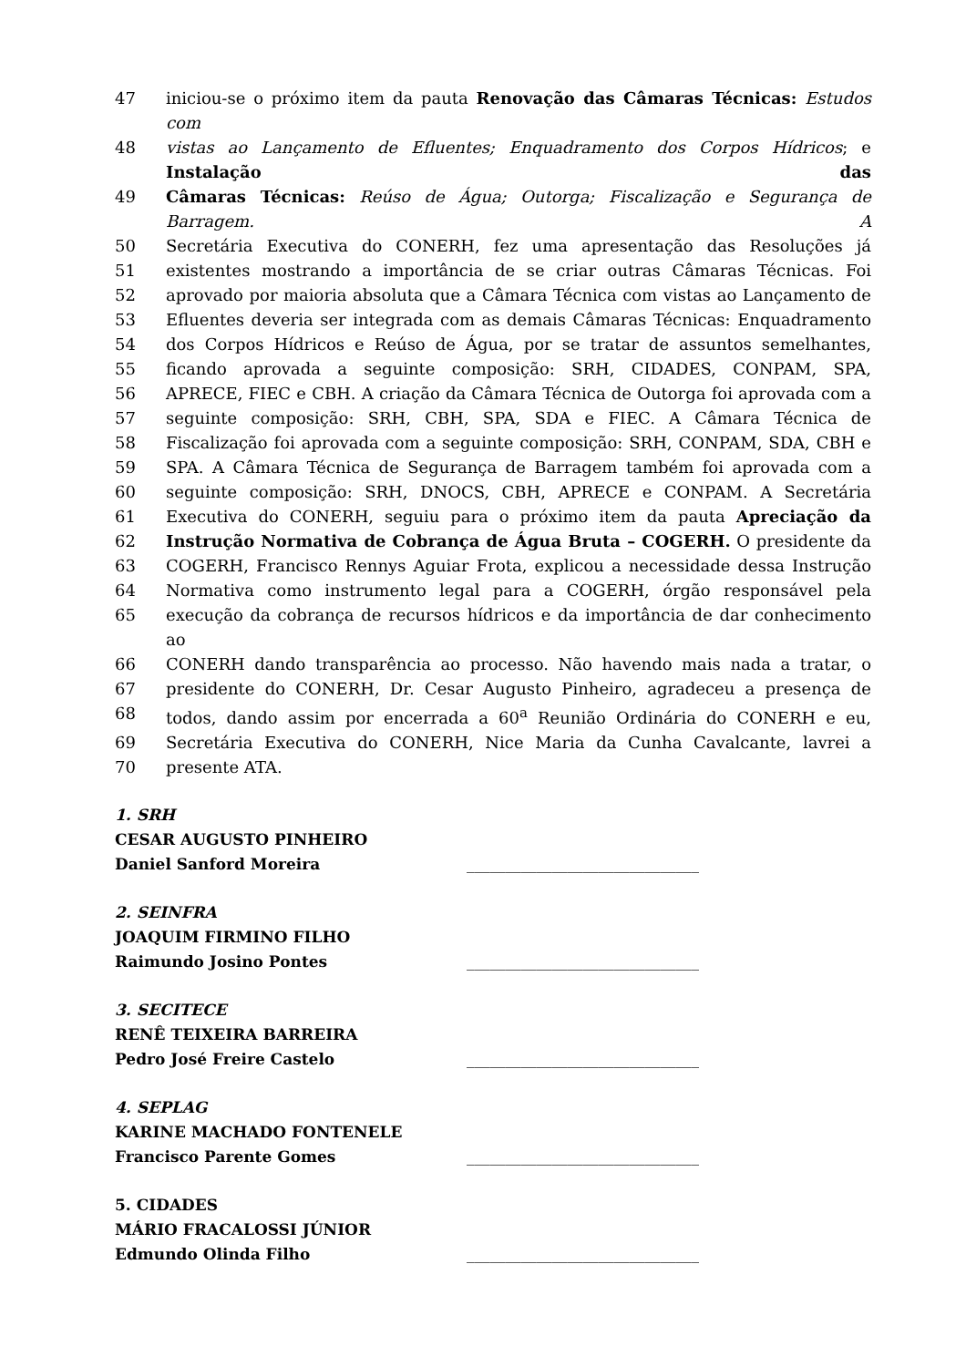47 iniciou-se o próximo item da pauta Renovação das Câmaras Técnicas: Estudos com
48 vistas ao Lançamento de Efluentes; Enquadramento dos Corpos Hídricos; e Instalação das
49 Câmaras Técnicas: Reúso de Água; Outorga; Fiscalização e Segurança de Barragem. A
50 Secretária Executiva do CONERH, fez uma apresentação das Resoluções já
51 existentes mostrando a importância de se criar outras Câmaras Técnicas. Foi
52 aprovado por maioria absoluta que a Câmara Técnica com vistas ao Lançamento de
53 Efluentes deveria ser integrada com as demais Câmaras Técnicas: Enquadramento
54 dos Corpos Hídricos e Reúso de Água, por se tratar de assuntos semelhantes,
55 ficando aprovada a seguinte composição: SRH, CIDADES, CONPAM, SPA,
56 APRECE, FIEC e CBH. A criação da Câmara Técnica de Outorga foi aprovada com a
57 seguinte composição: SRH, CBH, SPA, SDA e FIEC. A Câmara Técnica de
58 Fiscalização foi aprovada com a seguinte composição: SRH, CONPAM, SDA, CBH e
59 SPA. A Câmara Técnica de Segurança de Barragem também foi aprovada com a
60 seguinte composição: SRH, DNOCS, CBH, APRECE e CONPAM. A Secretária
61 Executiva do CONERH, seguiu para o próximo item da pauta Apreciação da
62 Instrução Normativa de Cobrança de Água Bruta – COGERH. O presidente da
63 COGERH, Francisco Rennys Aguiar Frota, explicou a necessidade dessa Instrução
64 Normativa como instrumento legal para a COGERH, órgão responsável pela
65 execução da cobrança de recursos hídricos e da importância de dar conhecimento ao
66 CONERH dando transparência ao processo. Não havendo mais nada a tratar, o
67 presidente do CONERH, Dr. Cesar Augusto Pinheiro, agradeceu a presença de
68 todos, dando assim por encerrada a 60<sup>a</sup> Reunião Ordinária do CONERH e eu,
69 Secretária Executiva do CONERH, Nice Maria da Cunha Cavalcante, lavrei a
70 presente ATA.
1. SRH
CESAR AUGUSTO PINHEIRO
Daniel Sanford Moreira ______________________________
2. SEINFRA
JOAQUIM FIRMINO FILHO
Raimundo Josino Pontes ______________________________
3. SECITECE
RENÊ TEIXEIRA BARREIRA
Pedro José Freire Castelo ______________________________
4. SEPLAG
KARINE MACHADO FONTENELE
Francisco Parente Gomes ______________________________
5. CIDADES
MÁRIO FRACALOSSI JÚNIOR
Edmundo Olinda Filho ______________________________